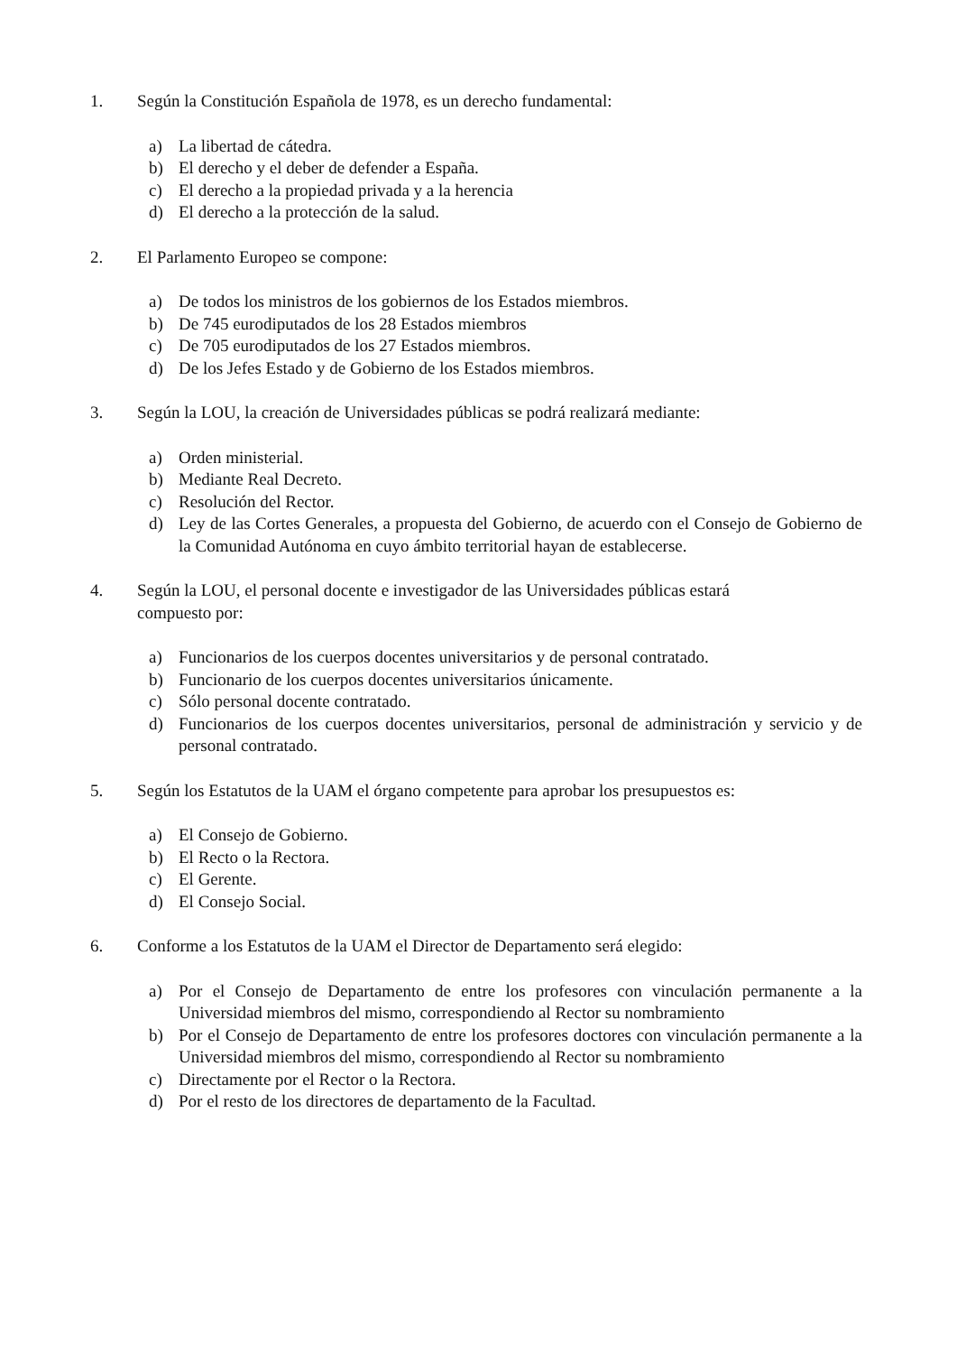1. Según la Constitución Española de 1978, es un derecho fundamental:
a) La libertad de cátedra.
b) El derecho y el deber de defender a España.
c) El derecho a la propiedad privada y a la herencia
d) El derecho a la protección de la salud.
2. El Parlamento Europeo se compone:
a) De todos los ministros de los gobiernos de los Estados miembros.
b) De 745 eurodiputados de los 28 Estados miembros
c) De 705 eurodiputados de los 27 Estados miembros.
d) De los Jefes Estado y de Gobierno de los Estados miembros.
3. Según la LOU, la creación de Universidades públicas se podrá realizará mediante:
a) Orden ministerial.
b) Mediante Real Decreto.
c) Resolución del Rector.
d) Ley de las Cortes Generales, a propuesta del Gobierno, de acuerdo con el Consejo de Gobierno de la Comunidad Autónoma en cuyo ámbito territorial hayan de establecerse.
4. Según la LOU, el personal docente e investigador de las Universidades públicas estará
compuesto por:
a) Funcionarios de los cuerpos docentes universitarios y de personal contratado.
b) Funcionario de los cuerpos docentes universitarios únicamente.
c) Sólo personal docente contratado.
d) Funcionarios de los cuerpos docentes universitarios, personal de administración y servicio y de personal contratado.
5. Según los Estatutos de la UAM el órgano competente para aprobar los presupuestos es:
a) El Consejo de Gobierno.
b) El Recto o la Rectora.
c) El Gerente.
d) El Consejo Social.
6. Conforme a los Estatutos de la UAM el Director de Departamento será elegido:
a) Por el Consejo de Departamento de entre los profesores con vinculación permanente a la Universidad miembros del mismo, correspondiendo al Rector su nombramiento
b) Por el Consejo de Departamento de entre los profesores doctores con vinculación permanente a la Universidad miembros del mismo, correspondiendo al Rector su nombramiento
c) Directamente por el Rector o la Rectora.
d) Por el resto de los directores de departamento de la Facultad.